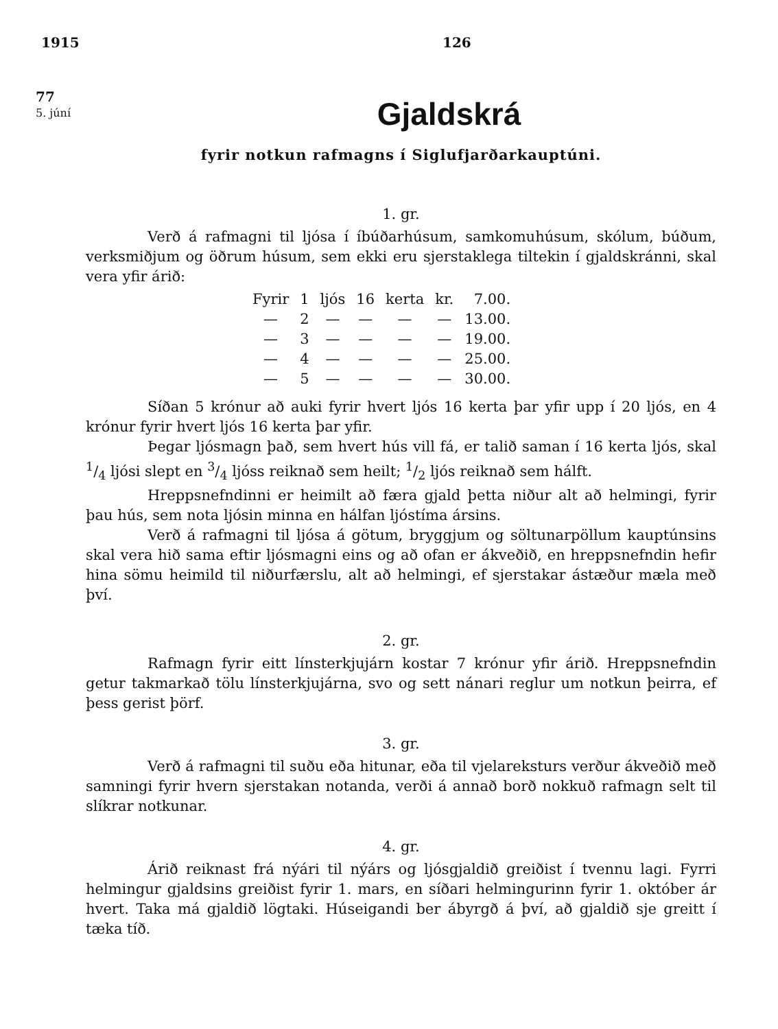1915 126
77
5. júní
Gjaldskrá
fyrir notkun rafmagns í Siglufjarðarkauptúni.
1. gr.
Verð á rafmagni til ljósa í íbúðarhúsum, samkomuhúsum, skólum, búðum, verksmiðjum og öðrum húsum, sem ekki eru sjerstaklega tiltekin í gjaldskránni, skal vera yfir árið:
| Fyrir | 1 | ljós | 16 | kerta | kr. | 7.00. |
| — | 2 | — | — | — | — | 13.00. |
| — | 3 | — | — | — | — | 19.00. |
| — | 4 | — | — | — | — | 25.00. |
| — | 5 | — | — | — | — | 30.00. |
Síðan 5 krónur að auki fyrir hvert ljós 16 kerta þar yfir upp í 20 ljós, en 4 krónur fyrir hvert ljós 16 kerta þar yfir.
Þegar ljósmagn það, sem hvert hús vill fá, er talið saman í 16 kerta ljós, skal 1/4 ljósi slept en 3/4 ljóss reiknað sem heilt; 1/2 ljós reiknað sem hálft.
Hreppsnefndinni er heimilt að færa gjald þetta niður alt að helmingi, fyrir þau hús, sem nota ljósin minna en hálfan ljóstíma ársins.
Verð á rafmagni til ljósa á götum, bryggjum og söltunarpöllum kauptúnsins skal vera hið sama eftir ljósmagni eins og að ofan er ákveðið, en hreppsnefndin hefir hina sömu heimild til niðurfærslu, alt að helmingi, ef sjerstakar ástæður mæla með því.
2. gr.
Rafmagn fyrir eitt línsterkjujárn kostar 7 krónur yfir árið. Hreppsnefndin getur takmarkað tölu línsterkjujárna, svo og sett nánari reglur um notkun þeirra, ef þess gerist þörf.
3. gr.
Verð á rafmagni til suðu eða hitunar, eða til vjelareksturs verður ákveðið með samningi fyrir hvern sjerstakan notanda, verði á annað borð nokkuð rafmagn selt til slíkrar notkunar.
4. gr.
Árið reiknast frá nýári til nýárs og ljósgjaldið greiðist í tvennu lagi. Fyrri helmingur gjaldsins greiðist fyrir 1. mars, en síðari helmingurinn fyrir 1. október ár hvert. Taka má gjaldið lögtaki. Húseigandi ber ábyrgð á því, að gjaldið sje greitt í tæka tíð.